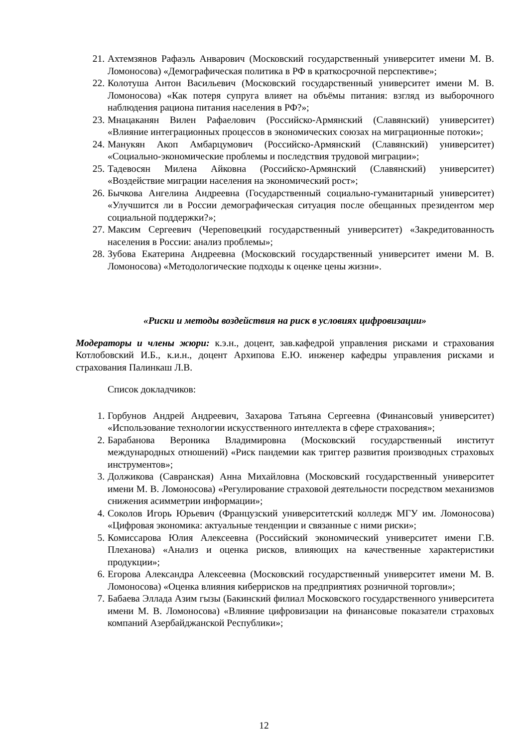21. Ахтемзянов Рафаэль Анварович (Московский государственный университет имени М. В. Ломоносова) «Демографическая политика в РФ в краткосрочной перспективе»;
22. Колотуша Антон Васильевич (Московский государственный университет имени М. В. Ломоносова) «Как потеря супруга влияет на объёмы питания: взгляд из выборочного наблюдения рациона питания населения в РФ?»;
23. Мнацаканян Вилен Рафаелович (Российско-Армянский (Славянский) университет) «Влияние интеграционных процессов в экономических союзах на миграционные потоки»;
24. Манукян Акоп Амбарцумович (Российско-Армянский (Славянский) университет) «Социально-экономические проблемы и последствия трудовой миграции»;
25. Тадевосян Милена Айковна (Российско-Армянский (Славянский) университет) «Воздействие миграции населения на экономический рост»;
26. Бычкова Ангелина Андреевна (Государственный социально-гуманитарный университет) «Улучшится ли в России демографическая ситуация после обещанных президентом мер социальной поддержки?»;
27. Максим Сергеевич (Череповецкий государственный университет) «Закредитованность населения в России: анализ проблемы»;
28. Зубова Екатерина Андреевна (Московский государственный университет имени М. В. Ломоносова) «Методологические подходы к оценке цены жизни».
«Риски и методы воздействия на риск в условиях цифровизации»
Модераторы и члены жюри: к.э.н., доцент, зав.кафедрой управления рисками и страхования Котлобовский И.Б., к.и.н., доцент Архипова Е.Ю. инженер кафедры управления рисками и страхования Палинкаш Л.В.
Список докладчиков:
1. Горбунов Андрей Андреевич, Захарова Татьяна Сергеевна (Финансовый университет) «Использование технологии искусственного интеллекта в сфере страхования»;
2. Барабанова Вероника Владимировна (Московский государственный институт международных отношений) «Риск пандемии как триггер развития производных страховых инструментов»;
3. Должикова (Савранская) Анна Михайловна (Московский государственный университет имени М. В. Ломоносова) «Регулирование страховой деятельности посредством механизмов снижения асимметрии информации»;
4. Соколов Игорь Юрьевич (Французский университетский колледж МГУ им. Ломоносова) «Цифровая экономика: актуальные тенденции и связанные с ними риски»;
5. Комиссарова Юлия Алексеевна (Российский экономический университет имени Г.В. Плеханова) «Анализ и оценка рисков, влияющих на качественные характеристики продукции»;
6. Егорова Александра Алексеевна (Московский государственный университет имени М. В. Ломоносова) «Оценка влияния киберрисков на предприятиях розничной торговли»;
7. Бабаева Эллада Азим гызы (Бакинский филиал Московского государственного университета имени М. В. Ломоносова) «Влияние цифровизации на финансовые показатели страховых компаний Азербайджанской Республики»;
12